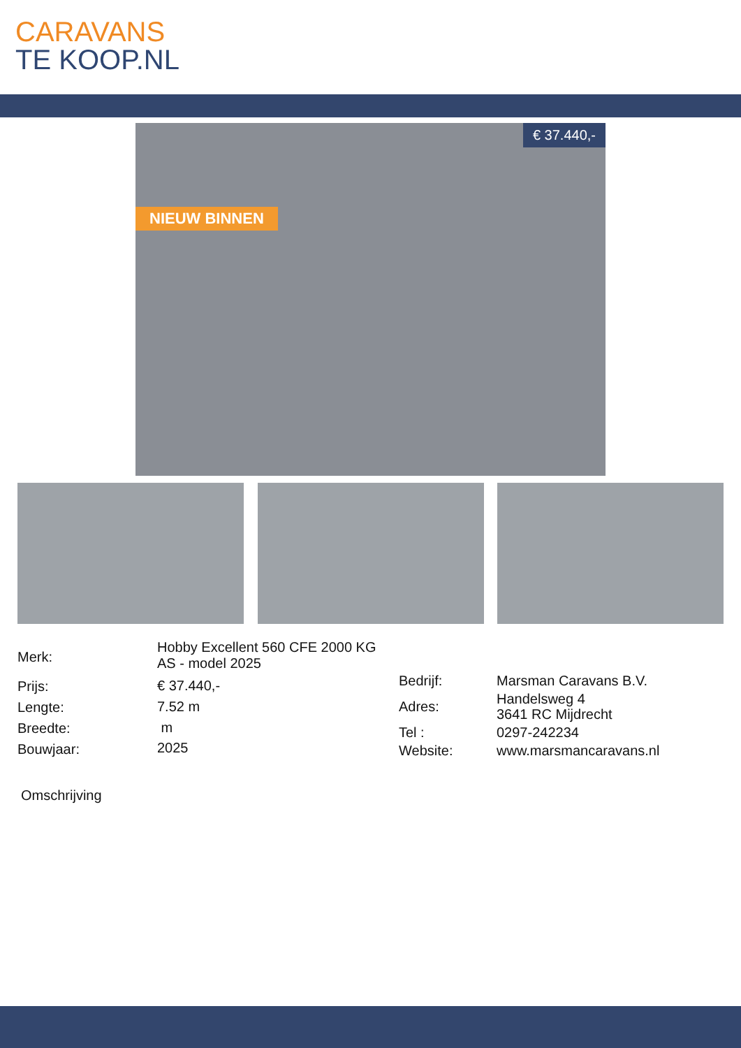CARAVANS
TE KOOP.NL
NIEUW BINNEN
€ 37.440,-
| Merk: | Hobby Excellent 560 CFE 2000 KG AS - model 2025 |
| Prijs: | € 37.440,- |
| Lengte: | 7.52 m |
| Breedte: | m |
| Bouwjaar: | 2025 |
| Bedrijf: | Marsman Caravans B.V. |
| Adres: | Handelsweg 4 3641 RC Mijdrecht |
| Tel : | 0297-242234 |
| Website: | www.marsmancaravans.nl |
Omschrijving